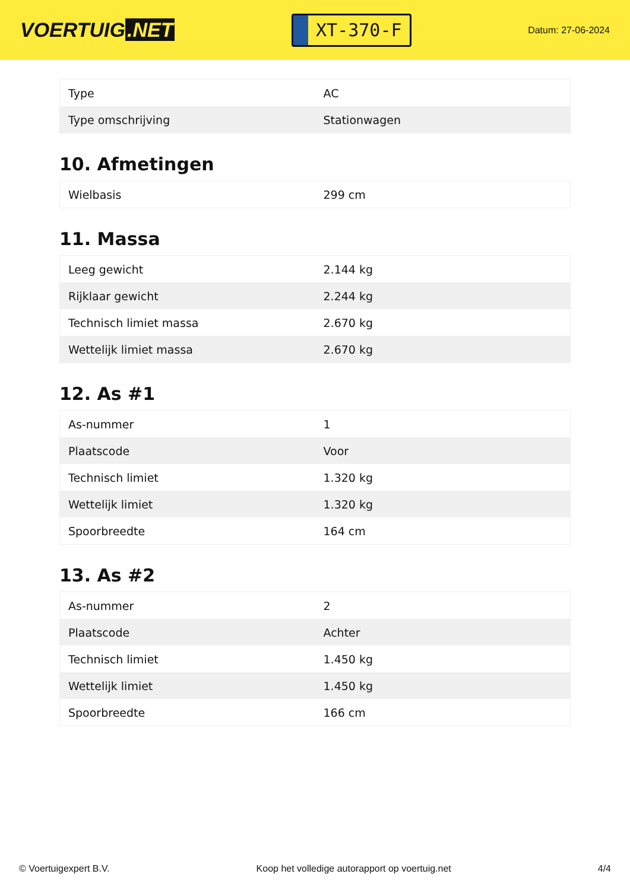VOERTUIG.NET
XT-370-F
Datum: 27-06-2024
| Type | AC |
| Type omschrijving | Stationwagen |
10. Afmetingen
| Wielbasis | 299 cm |
11. Massa
| Leeg gewicht | 2.144 kg |
| Rijklaar gewicht | 2.244 kg |
| Technisch limiet massa | 2.670 kg |
| Wettelijk limiet massa | 2.670 kg |
12. As #1
| As-nummer | 1 |
| Plaatscode | Voor |
| Technisch limiet | 1.320 kg |
| Wettelijk limiet | 1.320 kg |
| Spoorbreedte | 164 cm |
13. As #2
| As-nummer | 2 |
| Plaatscode | Achter |
| Technisch limiet | 1.450 kg |
| Wettelijk limiet | 1.450 kg |
| Spoorbreedte | 166 cm |
© Voertuigexpert B.V. Koop het volledige autorapport op voertuig.net 4/4